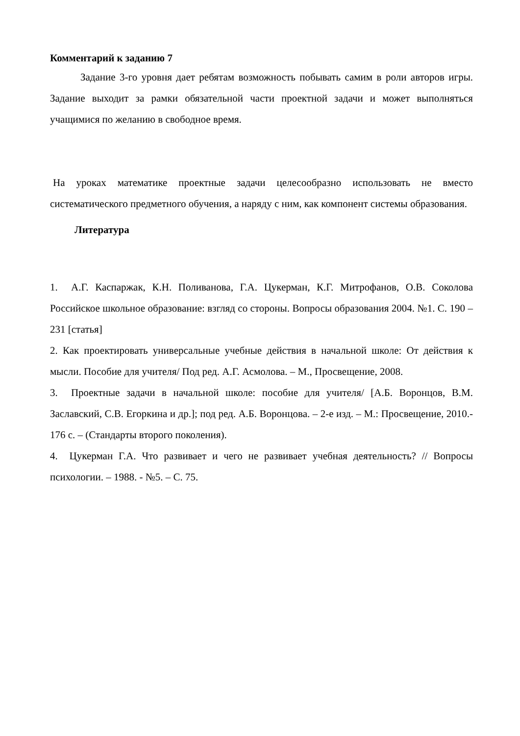Комментарий к заданию 7
Задание 3-го уровня дает ребятам возможность побывать самим в роли авторов игры. Задание выходит за рамки обязательной части проектной задачи и может выполняться учащимися по желанию в свободное время.
На уроках математике проектные задачи целесообразно использовать не вместо систематического предметного обучения, а наряду с ним, как компонент системы образования.
Литература
1. А.Г. Каспаржак, К.Н. Поливанова, Г.А. Цукерман, К.Г. Митрофанов, О.В. Соколова Российское школьное образование: взгляд со стороны. Вопросы образования 2004. №1. С. 190 – 231 [статья]
2. Как проектировать универсальные учебные действия в начальной школе: От действия к мысли. Пособие для учителя/ Под ред. А.Г. Асмолова. – М., Просвещение, 2008.
3. Проектные задачи в начальной школе: пособие для учителя/ [А.Б. Воронцов, В.М. Заславский, С.В. Егоркина и др.]; под ред. А.Б. Воронцова. – 2-е изд. – М.: Просвещение, 2010.- 176 с. – (Стандарты второго поколения).
4. Цукерман Г.А. Что развивает и чего не развивает учебная деятельность? // Вопросы психологии. – 1988. - №5. – С. 75.